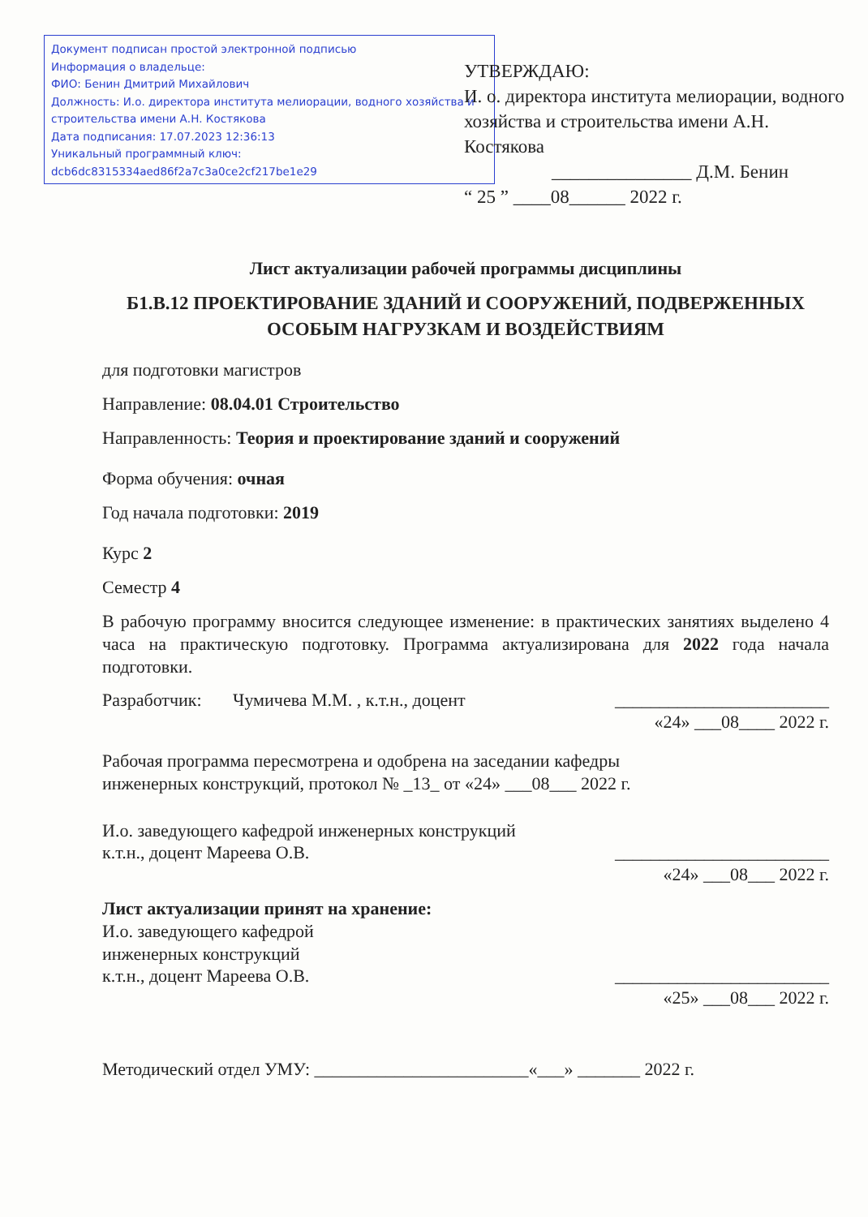Документ подписан простой электронной подписью
Информация о владельце:
ФИО: Бенин Дмитрий Михайлович
Должность: И.о. директора института мелиорации, водного хозяйства и строительства имени А.Н. Костякова
Дата подписания: 17.07.2023 12:36:13
Уникальный программный ключ:
dcb6dc8315334aed86f2a7c3a0ce2cf217be1e29
УТВЕРЖДАЮ:
И. о. директора института мелиорации, водного хозяйства и строительства имени А.Н. Костякова
_______________ Д.М. Бенин
“ 25 ” ____08______ 2022 г.
Лист актуализации рабочей программы дисциплины
Б1.В.12 ПРОЕКТИРОВАНИЕ ЗДАНИЙ И СООРУЖЕНИЙ, ПОДВЕРЖЕННЫХ ОСОБЫМ НАГРУЗКАМ И ВОЗДЕЙСТВИЯМ
для подготовки магистров
Направление: 08.04.01 Строительство
Направленность: Теория и проектирование зданий и сооружений
Форма обучения: очная
Год начала подготовки: 2019
Курс 2
Семестр 4
В рабочую программу вносится следующее изменение: в практических занятиях выделено 4 часа на практическую подготовку. Программа актуализирована для 2022 года начала подготовки.
Разработчик: Чумичева М.М. , к.т.н., доцент ________________________
«24» ___08____ 2022 г.
Рабочая программа пересмотрена и одобрена на заседании кафедры
инженерных конструкций, протокол № _13_ от «24» ___08___ 2022 г.
И.о. заведующего кафедрой инженерных конструкций
к.т.н., доцент Мареева О.В. ________________________
«24» ___08___ 2022 г.
Лист актуализации принят на хранение:
И.о. заведующего кафедрой
инженерных конструкций
к.т.н., доцент Мареева О.В. ________________________
«25» ___08___ 2022 г.
Методический отдел УМУ: ________________________«___» _______ 2022 г.